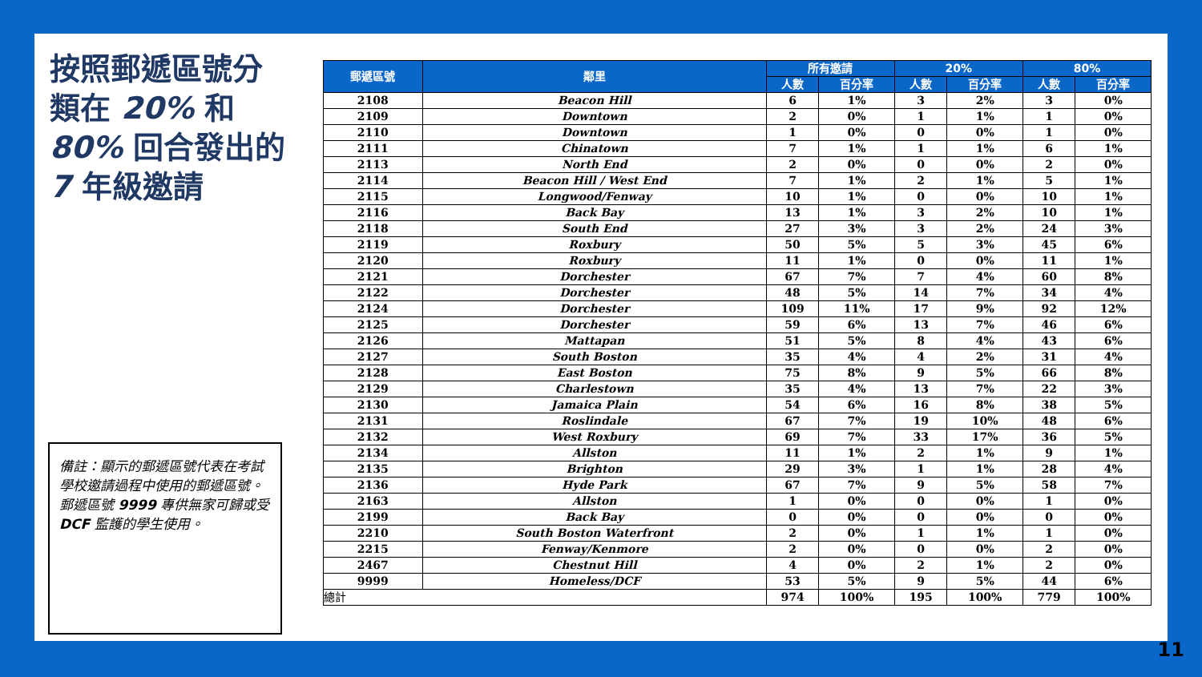按照郵遞區號分類在 20% 和 80% 回合發出的 7 年級邀請
備註：顯示的郵遞區號代表在考試學校邀請過程中使用的郵遞區號。 郵遞區號 9999 專供無家可歸或受 DCF 監護的學生使用。
| 郵遞區號 | 鄰里 | 所有邀請 | | 20% | | 80% | |
| --- | --- | --- | --- | --- | --- | --- | --- |
| | | 人數 | 百分率 | 人數 | 百分率 | 人數 | 百分率 |
| 2108 | Beacon Hill | 6 | 1% | 3 | 2% | 3 | 0% |
| 2109 | Downtown | 2 | 0% | 1 | 1% | 1 | 0% |
| 2110 | Downtown | 1 | 0% | 0 | 0% | 1 | 0% |
| 2111 | Chinatown | 7 | 1% | 1 | 1% | 6 | 1% |
| 2113 | North End | 2 | 0% | 0 | 0% | 2 | 0% |
| 2114 | Beacon Hill / West End | 7 | 1% | 2 | 1% | 5 | 1% |
| 2115 | Longwood/Fenway | 10 | 1% | 0 | 0% | 10 | 1% |
| 2116 | Back Bay | 13 | 1% | 3 | 2% | 10 | 1% |
| 2118 | South End | 27 | 3% | 3 | 2% | 24 | 3% |
| 2119 | Roxbury | 50 | 5% | 5 | 3% | 45 | 6% |
| 2120 | Roxbury | 11 | 1% | 0 | 0% | 11 | 1% |
| 2121 | Dorchester | 67 | 7% | 7 | 4% | 60 | 8% |
| 2122 | Dorchester | 48 | 5% | 14 | 7% | 34 | 4% |
| 2124 | Dorchester | 109 | 11% | 17 | 9% | 92 | 12% |
| 2125 | Dorchester | 59 | 6% | 13 | 7% | 46 | 6% |
| 2126 | Mattapan | 51 | 5% | 8 | 4% | 43 | 6% |
| 2127 | South Boston | 35 | 4% | 4 | 2% | 31 | 4% |
| 2128 | East Boston | 75 | 8% | 9 | 5% | 66 | 8% |
| 2129 | Charlestown | 35 | 4% | 13 | 7% | 22 | 3% |
| 2130 | Jamaica Plain | 54 | 6% | 16 | 8% | 38 | 5% |
| 2131 | Roslindale | 67 | 7% | 19 | 10% | 48 | 6% |
| 2132 | West Roxbury | 69 | 7% | 33 | 17% | 36 | 5% |
| 2134 | Allston | 11 | 1% | 2 | 1% | 9 | 1% |
| 2135 | Brighton | 29 | 3% | 1 | 1% | 28 | 4% |
| 2136 | Hyde Park | 67 | 7% | 9 | 5% | 58 | 7% |
| 2163 | Allston | 1 | 0% | 0 | 0% | 1 | 0% |
| 2199 | Back Bay | 0 | 0% | 0 | 0% | 0 | 0% |
| 2210 | South Boston Waterfront | 2 | 0% | 1 | 1% | 1 | 0% |
| 2215 | Fenway/Kenmore | 2 | 0% | 0 | 0% | 2 | 0% |
| 2467 | Chestnut Hill | 4 | 0% | 2 | 1% | 2 | 0% |
| 9999 | Homeless/DCF | 53 | 5% | 9 | 5% | 44 | 6% |
| 總計 | | 974 | 100% | 195 | 100% | 779 | 100% |
11